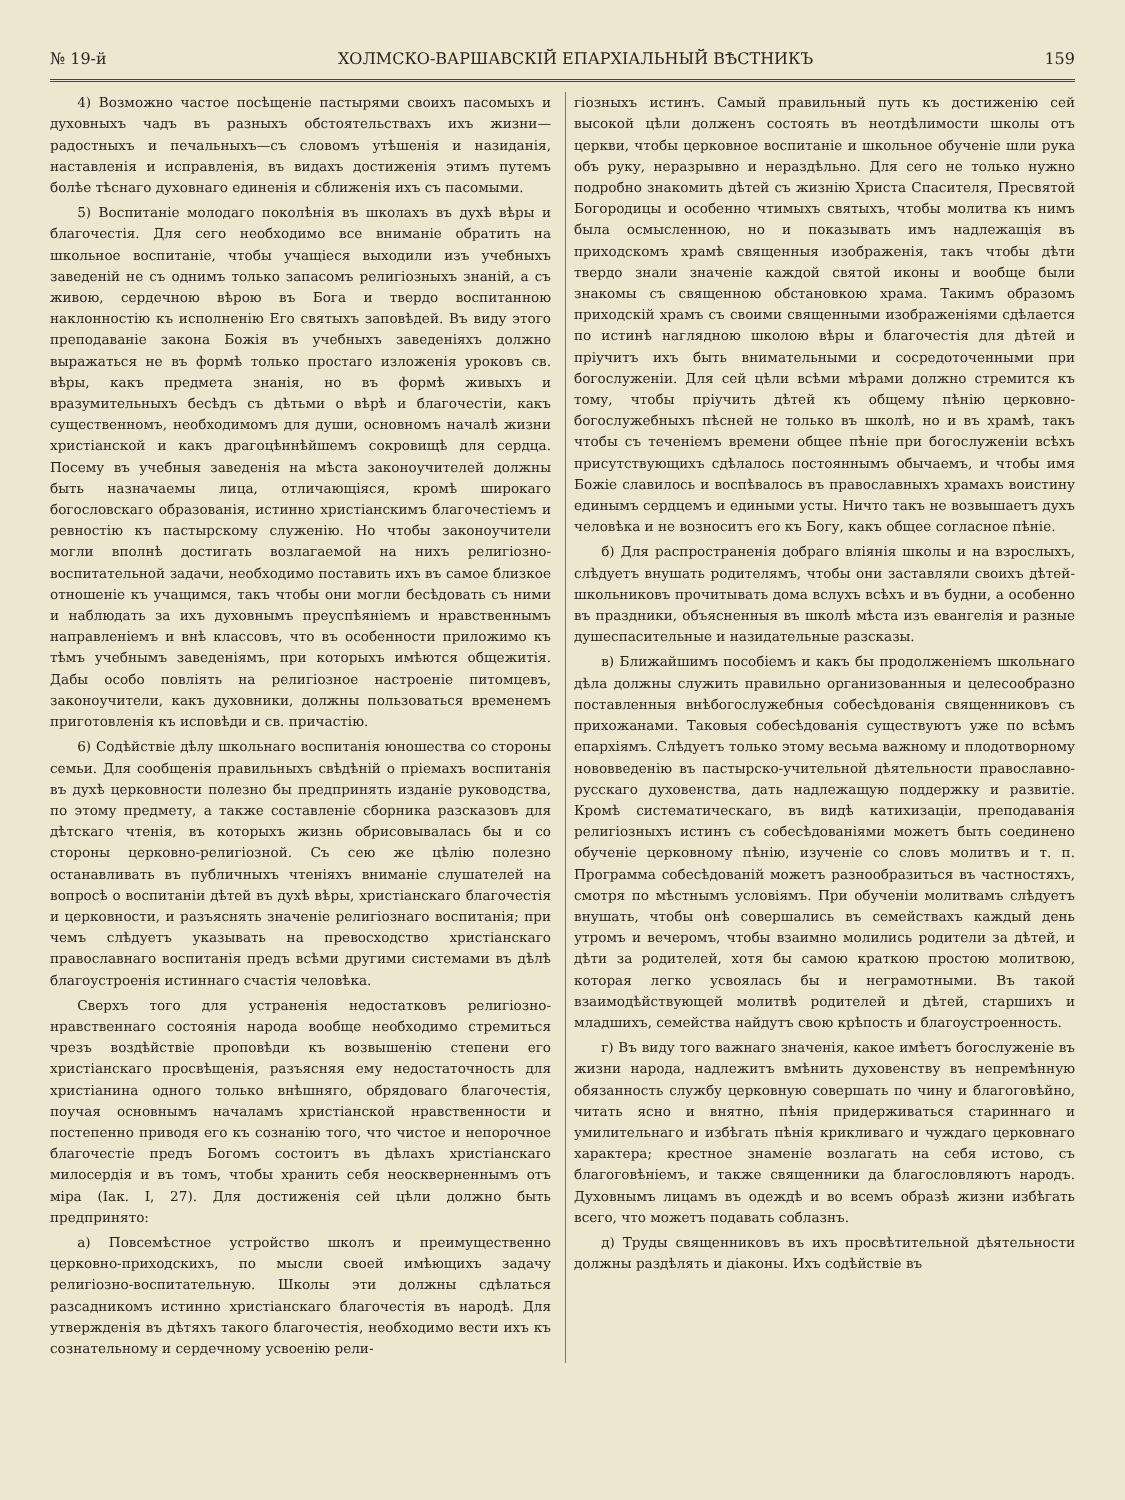№ 19-й ХОЛМСКО-ВАРШАВСКІЙ ЕПАРХІАЛЬНЫЙ ВѢСТНИКЪ 159
4) Возможно частое посѣщеніе пастырями своихъ пасомыхъ и духовныхъ чадъ въ разныхъ обстоятельствахъ ихъ жизни—радостныхъ и печальныхъ—съ словомъ утѣшенія и назиданія, наставленія и исправленія, въ видахъ достиженія этимъ путемъ болѣе тѣснаго духовнаго единенія и сближенія ихъ съ пасомыми.
5) Воспитаніе молодаго поколѣнія въ школахъ въ духѣ вѣры и благочестія. Для сего необходимо все вниманіе обратить на школьное воспитаніе, чтобы учащіеся выходили изъ учебныхъ заведеній не съ однимъ только запасомъ религіозныхъ знаній, а съ живою, сердечною вѣрою въ Бога и твердо воспитанною наклонностію къ исполненію Его святыхъ заповѣдей. Въ виду этого преподаваніе закона Божія въ учебныхъ заведеніяхъ должно выражаться не въ формѣ только простаго изложенія уроковъ св. вѣры, какъ предмета знанія, но въ формѣ живыхъ и вразумительныхъ бесѣдъ съ дѣтьми о вѣрѣ и благочестіи, какъ существенномъ, необходимомъ для души, основномъ началѣ жизни христіанской и какъ драгоцѣннѣйшемъ сокровищѣ для сердца. Посему въ учебныя заведенія на мѣста законоучителей должны быть назначаемы лица, отличающіяся, кромѣ широкаго богословскаго образованія, истинно христіанскимъ благочестіемъ и ревностію къ пастырскому служенію. Но чтобы законоучители могли вполнѣ достигать возлагаемой на нихъ религіозно-воспитательной задачи, необходимо поставить ихъ въ самое близкое отношеніе къ учащимся, такъ чтобы они могли бесѣдовать съ ними и наблюдать за ихъ духовнымъ преуспѣяніемъ и нравственнымъ направленіемъ и внѣ классовъ, что въ особенности приложимо къ тѣмъ учебнымъ заведеніямъ, при которыхъ имѣются общежитія. Дабы особо повліять на религіозное настроеніе питомцевъ, законоучители, какъ духовники, должны пользоваться временемъ приготовленія къ исповѣди и св. причастію.
6) Содѣйствіе дѣлу школьнаго воспитанія юношества со стороны семьи. Для сообщенія правильныхъ свѣдѣній о пріемахъ воспитанія въ духѣ церковности полезно бы предпринять изданіе руководства, по этому предмету, а также составленіе сборника разсказовъ для дѣтскаго чтенія, въ которыхъ жизнь обрисовывалась бы и со стороны церковно-религіозной. Съ сею же цѣлію полезно останавливать въ публичныхъ чтеніяхъ вниманіе слушателей на вопросѣ о воспитаніи дѣтей въ духѣ вѣры, христіанскаго благочестія и церковности, и разъяснять значеніе религіознаго воспитанія; при чемъ слѣдуетъ указывать на превосходство христіанскаго православнаго воспитанія предъ всѣми другими системами въ дѣлѣ благоустроенія истиннаго счастія человѣка.
Сверхъ того для устраненія недостатковъ религіозно-нравственнаго состоянія народа вообще необходимо стремиться чрезъ воздѣйствіе проповѣди къ возвышенію степени его христіанскаго просвѣщенія, разъясняя ему недостаточность для христіанина одного только внѣшняго, обрядоваго благочестія, поучая основнымъ началамъ христіанской нравственности и постепенно приводя его къ сознанію того, что чистое и непорочное благочестіе предъ Богомъ состоитъ въ дѣлахъ христіанскаго милосердія и въ томъ, чтобы хранить себя неоскверненнымъ отъ міра (Іак. I, 27). Для достиженія сей цѣли должно быть предпринято:
а) Повсемѣстное устройство школъ и преимущественно церковно-приходскихъ, по мысли своей имѣющихъ задачу религіозно-воспитательную. Школы эти должны сдѣлаться разсадникомъ истинно христіанскаго благочестія въ народѣ. Для утвержденія въ дѣтяхъ такого благочестія, необходимо вести ихъ къ сознательному и сердечному усвоенію рели-
гіозныхъ истинъ. Самый правильный путь къ достиженію сей высокой цѣли долженъ состоять въ неотдѣлимости школы отъ церкви, чтобы церковное воспитаніе и школьное обученіе шли рука объ руку, неразрывно и нераздѣльно. Для сего не только нужно подробно знакомить дѣтей съ жизнію Христа Спасителя, Пресвятой Богородицы и особенно чтимыхъ святыхъ, чтобы молитва къ нимъ была осмысленною, но и показывать имъ надлежащія въ приходскомъ храмѣ священныя изображенія, такъ чтобы дѣти твердо знали значеніе каждой святой иконы и вообще были знакомы съ священною обстановкою храма. Такимъ образомъ приходскій храмъ съ своими священными изображеніями сдѣлается по истинѣ наглядною школою вѣры и благочестія для дѣтей и пріучитъ ихъ быть внимательными и сосредоточенными при богослуженіи. Для сей цѣли всѣми мѣрами должно стремится къ тому, чтобы пріучить дѣтей къ общему пѣнію церковно-богослужебныхъ пѣсней не только въ школѣ, но и въ храмѣ, такъ чтобы съ теченіемъ времени общее пѣніе при богослуженіи всѣхъ присутствующихъ сдѣлалось постояннымъ обычаемъ, и чтобы имя Божіе славилось и воспѣвалось въ православныхъ храмахъ воистину единымъ сердцемъ и едиными усты. Ничто такъ не возвышаетъ духъ человѣка и не возноситъ его къ Богу, какъ общее согласное пѣніе.
б) Для распространенія добраго вліянія школы и на взрослыхъ, слѣдуетъ внушать родителямъ, чтобы они заставляли своихъ дѣтей-школьниковъ прочитывать дома вслухъ всѣхъ и въ будни, а особенно въ праздники, объясненныя въ школѣ мѣста изъ евангелія и разные душеспасительные и назидательные разсказы.
в) Ближайшимъ пособіемъ и какъ бы продолженіемъ школьнаго дѣла должны служить правильно организованныя и целесообразно поставленныя внѣбогослужебныя собесѣдованія священниковъ съ прихожанами. Таковыя собесѣдованія существуютъ уже по всѣмъ епархіямъ. Слѣдуетъ только этому весьма важному и плодотворному нововведенію въ пастырско-учительной дѣятельности православно-русскаго духовенства, дать надлежащую поддержку и развитіе. Кромѣ систематическаго, въ видѣ катихизаціи, преподаванія религіозныхъ истинъ съ собесѣдованіями можетъ быть соединено обученіе церковному пѣнію, изученіе со словъ молитвъ и т. п. Программа собесѣдованій можетъ разнообразиться въ частностяхъ, смотря по мѣстнымъ условіямъ. При обученіи молитвамъ слѣдуетъ внушать, чтобы онѣ совершались въ семействахъ каждый день утромъ и вечеромъ, чтобы взаимно молились родители за дѣтей, и дѣти за родителей, хотя бы самою краткою простою молитвою, которая легко усвоялась бы и неграмотными. Въ такой взаимодѣйствующей молитвѣ родителей и дѣтей, старшихъ и младшихъ, семейства найдутъ свою крѣпость и благоустроенность.
г) Въ виду того важнаго значенія, какое имѣетъ богослуженіе въ жизни народа, надлежитъ вмѣнить духовенству въ непремѣнную обязанность службу церковную совершать по чину и благоговѣйно, читать ясно и внятно, пѣнія придерживаться стариннаго и умилительнаго и избѣгать пѣнія крикливаго и чуждаго церковнаго характера; крестное знаменіе возлагать на себя истово, съ благоговѣніемъ, и также священники да благословляютъ народъ. Духовнымъ лицамъ въ одеждѣ и во всемъ образѣ жизни избѣгать всего, что можетъ подавать соблазнъ.
д) Труды священниковъ въ ихъ просвѣтительной дѣятельности должны раздѣлять и діаконы. Ихъ содѣйствіе въ